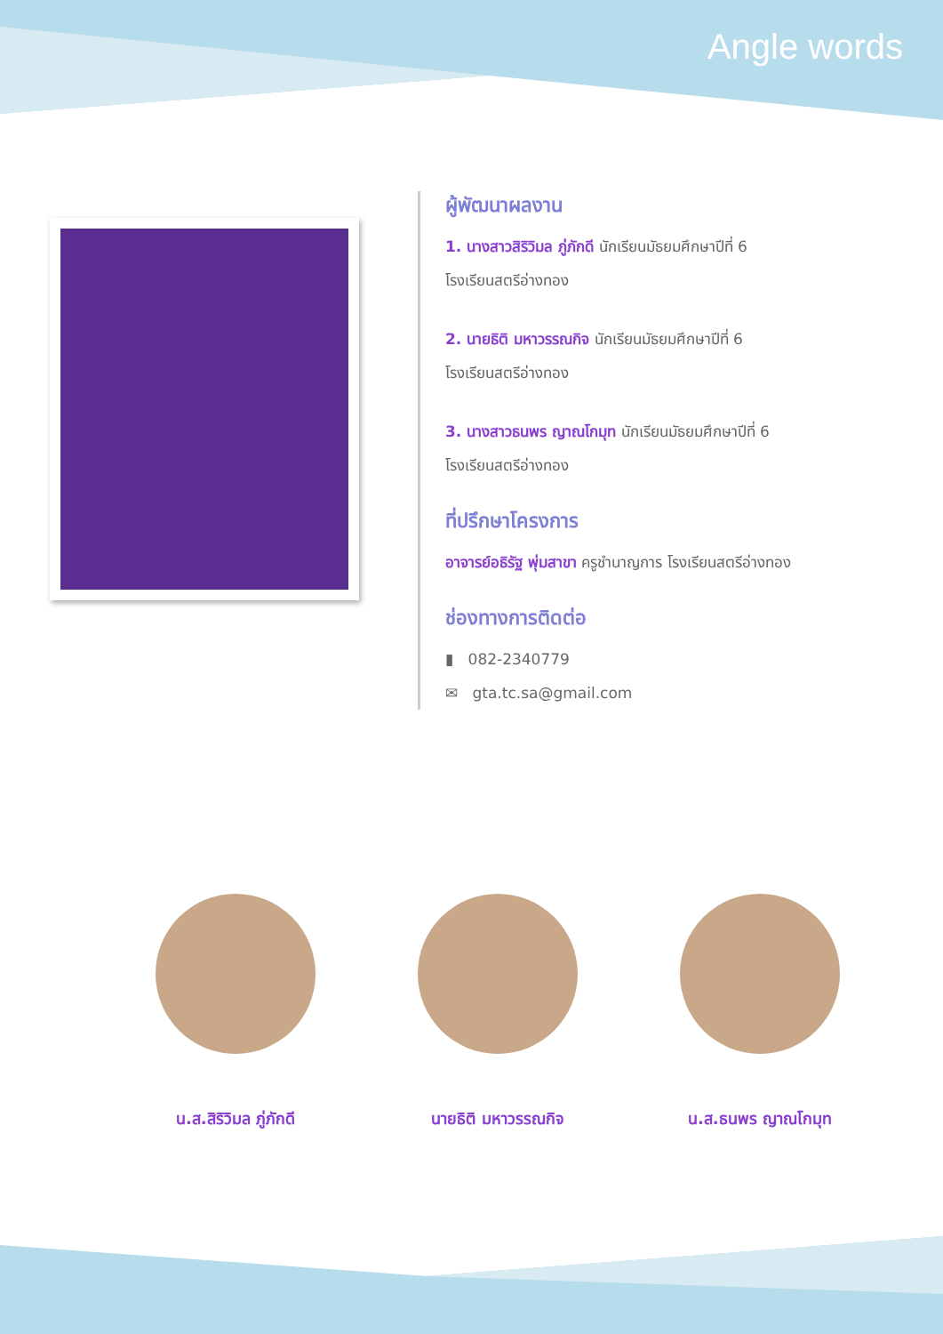Angle words
ผู้พัฒนาผลงาน
1. นางสาวสิริวิมล ภู่ภักดี นักเรียนมัธยมศึกษาปีที่ 6
โรงเรียนสตรีอ่างทอง
2. นายธิติ มหาวรรณกิจ นักเรียนมัธยมศึกษาปีที่ 6
โรงเรียนสตรีอ่างทอง
3. นางสาวธนพร ญาณโกมุท นักเรียนมัธยมศึกษาปีที่ 6
โรงเรียนสตรีอ่างทอง
ที่ปรึกษาโครงการ
อาจารย์อธิรัฐ พุ่มสาขา ครูชำนาญการ โรงเรียนสตรีอ่างทอง
ช่องทางการติดต่อ
▮ 082-2340779
✉ gta.tc.sa@gmail.com
น.ส.สิริวิมล ภู่ภักดี นายธิติ มหาวรรณกิจ น.ส.ธนพร ญาณโกมุท